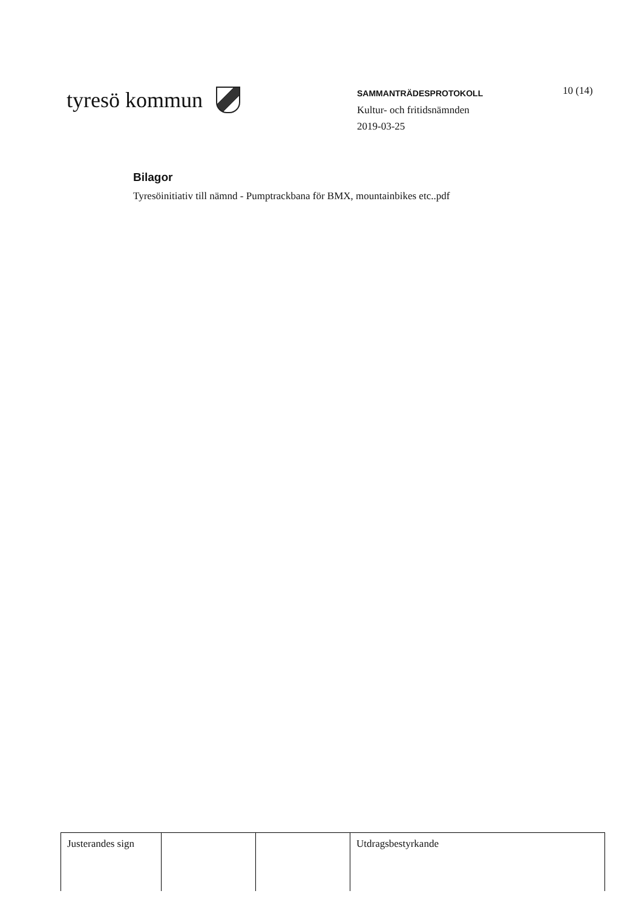tyresö kommun
SAMMANTRÄDESPROTOKOLL
Kultur- och fritidsnämnden
2019-03-25
10 (14)
Bilagor
Tyresöinitiativ till nämnd - Pumptrackbana för BMX, mountainbikes etc..pdf
| Justerandes sign | | | Utdragsbestyrkande |